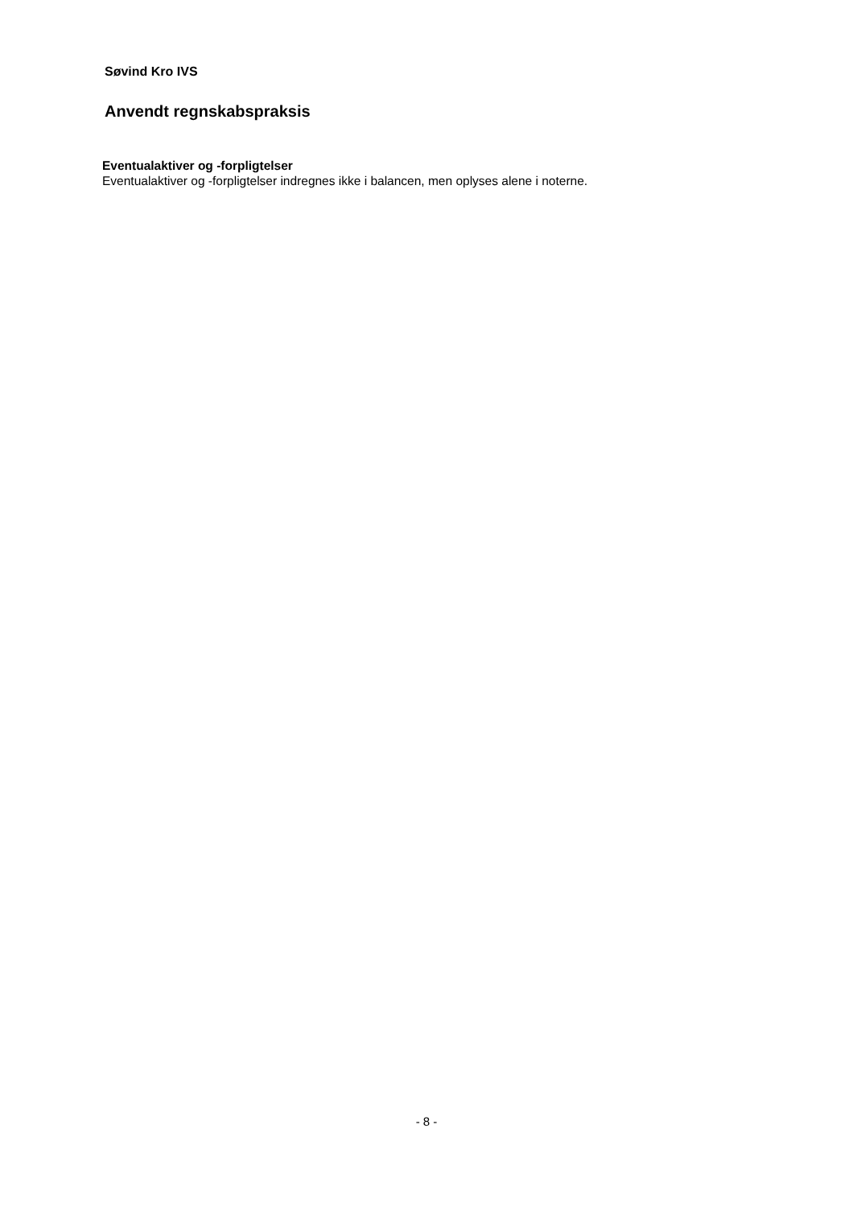Søvind Kro IVS
Anvendt regnskabspraksis
Eventualaktiver og -forpligtelser
Eventualaktiver og -forpligtelser indregnes ikke i balancen, men oplyses alene i noterne.
- 8 -